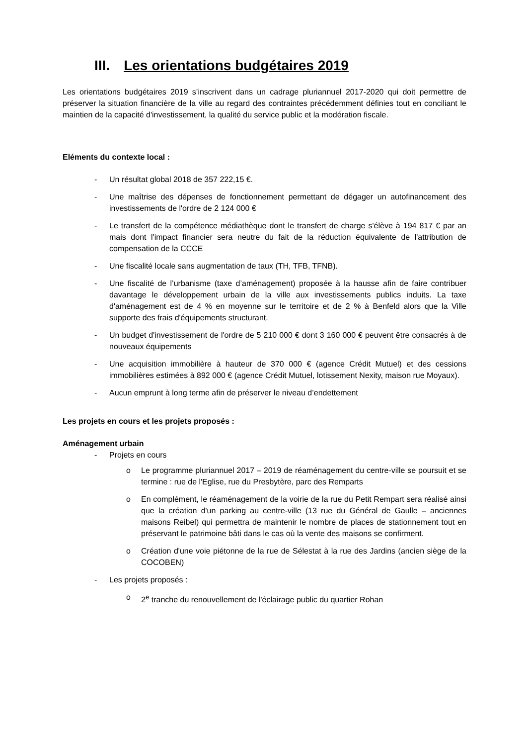III. Les orientations budgétaires 2019
Les orientations budgétaires 2019 s’inscrivent dans un cadrage pluriannuel 2017-2020 qui doit permettre de préserver la situation financière de la ville au regard des contraintes précédemment définies tout en conciliant le maintien de la capacité d'investissement, la qualité du service public et la modération fiscale.
Eléments du contexte local :
- Un résultat global 2018 de 357 222,15 €.
- Une maîtrise des dépenses de fonctionnement permettant de dégager un autofinancement des investissements de l'ordre de 2 124 000 €
- Le transfert de la compétence médiathèque dont le transfert de charge s'élève à 194 817 € par an mais dont l'impact financier sera neutre du fait de la réduction équivalente de l'attribution de compensation de la CCCE
- Une fiscalité locale sans augmentation de taux (TH, TFB, TFNB).
- Une fiscalité de l’urbanisme (taxe d’aménagement) proposée à la hausse afin de faire contribuer davantage le développement urbain de la ville aux investissements publics induits. La taxe d'aménagement est de 4 % en moyenne sur le territoire et de 2 % à Benfeld alors que la Ville supporte des frais d'équipements structurant.
- Un budget d'investissement de l'ordre de 5 210 000 € dont 3 160 000 € peuvent être consacrés à de nouveaux équipements
- Une acquisition immobilière à hauteur de 370 000 € (agence Crédit Mutuel) et des cessions immobilières estimées à 892 000 € (agence Crédit Mutuel, lotissement Nexity, maison rue Moyaux).
- Aucun emprunt à long terme afin de préserver le niveau d’endettement
Les projets en cours et les projets proposés :
Aménagement urbain
- Projets en cours
o Le programme pluriannuel 2017 – 2019 de réaménagement du centre-ville se poursuit et se termine : rue de l'Eglise, rue du Presbytère, parc des Remparts
o En complément, le réaménagement de la voirie de la rue du Petit Rempart sera réalisé ainsi que la création d'un parking au centre-ville (13 rue du Général de Gaulle – anciennes maisons Reibel) qui permettra de maintenir le nombre de places de stationnement tout en préservant le patrimoine bâti dans le cas où la vente des maisons se confirment.
o Création d'une voie piétonne de la rue de Sélestat à la rue des Jardins (ancien siège de la COCOBEN)
- Les projets proposés :
o 2<sup>e</sup> tranche du renouvellement de l'éclairage public du quartier Rohan